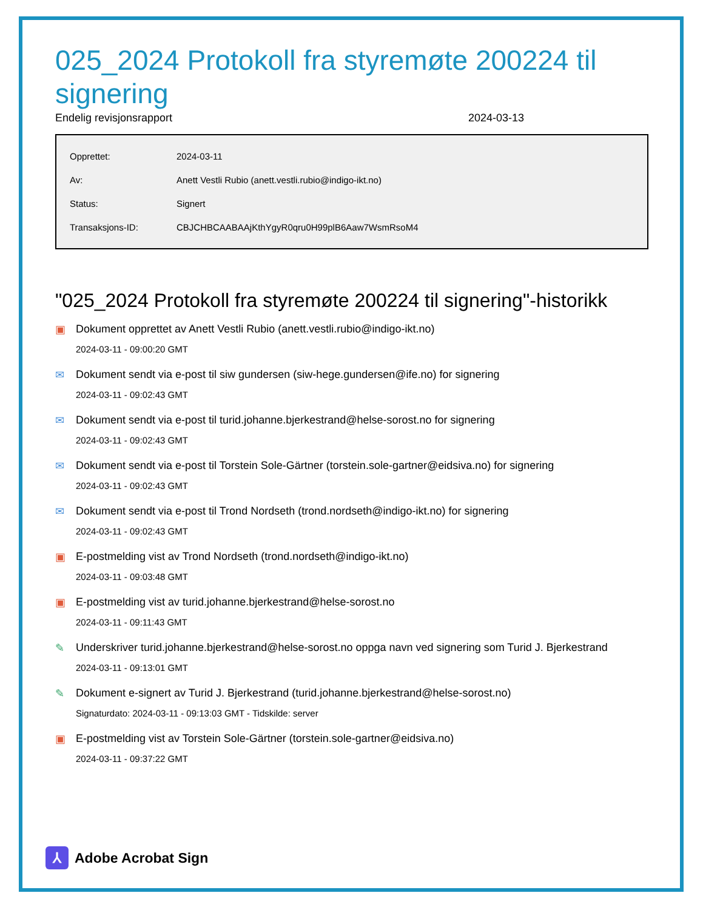025_2024 Protokoll fra styremøte 200224 til signering
Endelig revisjonsrapport 2024-03-13
| Opprettet: | 2024-03-11 |
| Av: | Anett Vestli Rubio (anett.vestli.rubio@indigo-ikt.no) |
| Status: | Signert |
| Transaksjons-ID: | CBJCHBCAABAAjKthYgyR0qru0H99plB6Aaw7WsmRsoM4 |
"025_2024 Protokoll fra styremøte 200224 til signering"-historikk
▣ Dokument opprettet av Anett Vestli Rubio (anett.vestli.rubio@indigo-ikt.no)
2024-03-11 - 09:00:20 GMT
✉ Dokument sendt via e-post til siw gundersen (siw-hege.gundersen@ife.no) for signering
2024-03-11 - 09:02:43 GMT
✉ Dokument sendt via e-post til turid.johanne.bjerkestrand@helse-sorost.no for signering
2024-03-11 - 09:02:43 GMT
✉ Dokument sendt via e-post til Torstein Sole-Gärtner (torstein.sole-gartner@eidsiva.no) for signering
2024-03-11 - 09:02:43 GMT
✉ Dokument sendt via e-post til Trond Nordseth (trond.nordseth@indigo-ikt.no) for signering
2024-03-11 - 09:02:43 GMT
▣ E-postmelding vist av Trond Nordseth (trond.nordseth@indigo-ikt.no)
2024-03-11 - 09:03:48 GMT
▣ E-postmelding vist av turid.johanne.bjerkestrand@helse-sorost.no
2024-03-11 - 09:11:43 GMT
✎ Underskriver turid.johanne.bjerkestrand@helse-sorost.no oppga navn ved signering som Turid J. Bjerkestrand
2024-03-11 - 09:13:01 GMT
✎ Dokument e-signert av Turid J. Bjerkestrand (turid.johanne.bjerkestrand@helse-sorost.no)
Signaturdato: 2024-03-11 - 09:13:03 GMT - Tidskilde: server
▣ E-postmelding vist av Torstein Sole-Gärtner (torstein.sole-gartner@eidsiva.no)
2024-03-11 - 09:37:22 GMT
⅄
Adobe Acrobat Sign